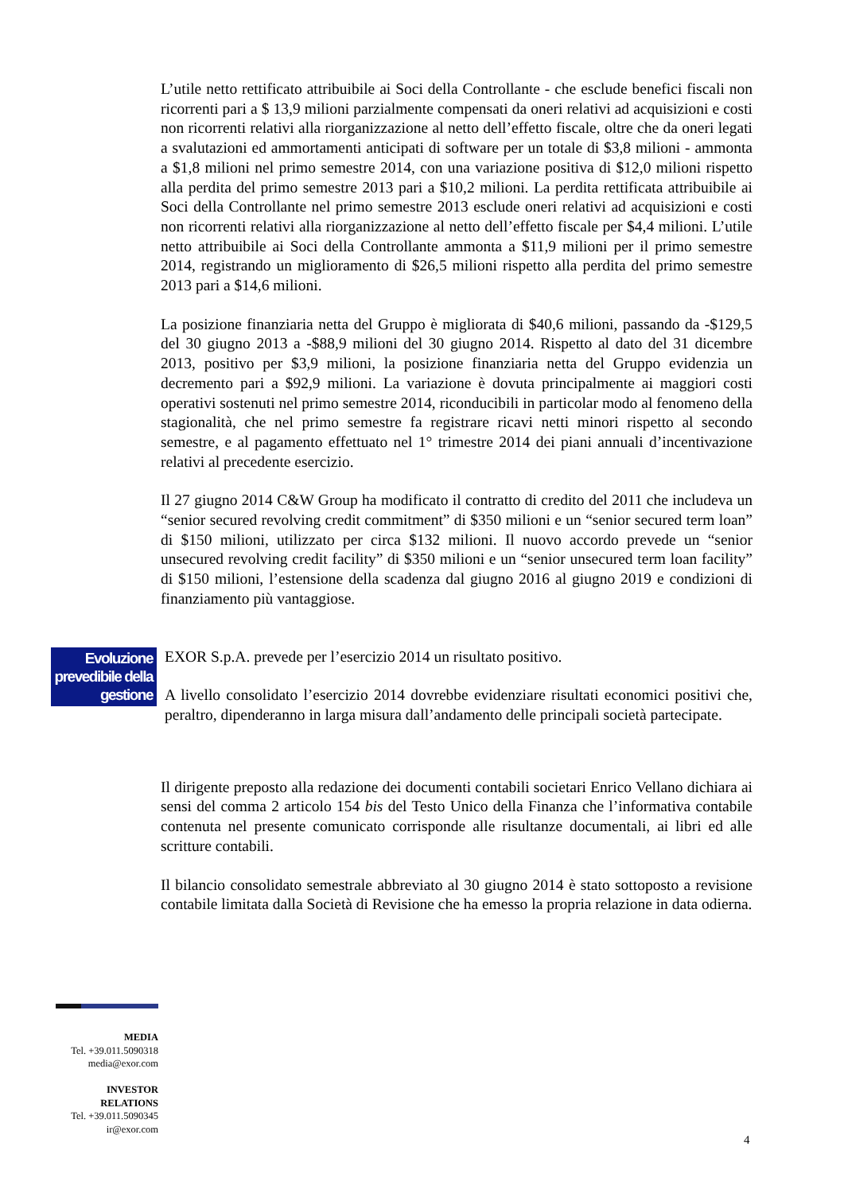L’utile netto rettificato attribuibile ai Soci della Controllante - che esclude benefici fiscali non ricorrenti pari a $ 13,9 milioni parzialmente compensati da oneri relativi ad acquisizioni e costi non ricorrenti relativi alla riorganizzazione al netto dell’effetto fiscale, oltre che da oneri legati a svalutazioni ed ammortamenti anticipati di software per un totale di $3,8 milioni - ammonta a $1,8 milioni nel primo semestre 2014, con una variazione positiva di $12,0 milioni rispetto alla perdita del primo semestre 2013 pari a $10,2 milioni. La perdita rettificata attribuibile ai Soci della Controllante nel primo semestre 2013 esclude oneri relativi ad acquisizioni e costi non ricorrenti relativi alla riorganizzazione al netto dell’effetto fiscale per $4,4 milioni. L’utile netto attribuibile ai Soci della Controllante ammonta a $11,9 milioni per il primo semestre 2014, registrando un miglioramento di $26,5 milioni rispetto alla perdita del primo semestre 2013 pari a $14,6 milioni.
La posizione finanziaria netta del Gruppo è migliorata di $40,6 milioni, passando da -$129,5 del 30 giugno 2013 a -$88,9 milioni del 30 giugno 2014. Rispetto al dato del 31 dicembre 2013, positivo per $3,9 milioni, la posizione finanziaria netta del Gruppo evidenzia un decremento pari a $92,9 milioni. La variazione è dovuta principalmente ai maggiori costi operativi sostenuti nel primo semestre 2014, riconducibili in particolar modo al fenomeno della stagionalità, che nel primo semestre fa registrare ricavi netti minori rispetto al secondo semestre, e al pagamento effettuato nel 1° trimestre 2014 dei piani annuali d’incentivazione relativi al precedente esercizio.
Il 27 giugno 2014 C&W Group ha modificato il contratto di credito del 2011 che includeva un “senior secured revolving credit commitment” di $350 milioni e un “senior secured term loan” di $150 milioni, utilizzato per circa $132 milioni. Il nuovo accordo prevede un “senior unsecured revolving credit facility” di $350 milioni e un “senior unsecured term loan facility” di $150 milioni, l’estensione della scadenza dal giugno 2016 al giugno 2019 e condizioni di finanziamento più vantaggiose.
Evoluzione prevedibile della gestione
EXOR S.p.A. prevede per l’esercizio 2014 un risultato positivo.
A livello consolidato l’esercizio 2014 dovrebbe evidenziare risultati economici positivi che, peraltro, dipenderanno in larga misura dall’andamento delle principali società partecipate.
Il dirigente preposto alla redazione dei documenti contabili societari Enrico Vellano dichiara ai sensi del comma 2 articolo 154 bis del Testo Unico della Finanza che l’informativa contabile contenuta nel presente comunicato corrisponde alle risultanze documentali, ai libri ed alle scritture contabili.
Il bilancio consolidato semestrale abbreviato al 30 giugno 2014 è stato sottoposto a revisione contabile limitata dalla Società di Revisione che ha emesso la propria relazione in data odierna.
MEDIA
Tel. +39.011.5090318
media@exor.com
INVESTOR
RELATIONS
Tel. +39.011.5090345
ir@exor.com
4